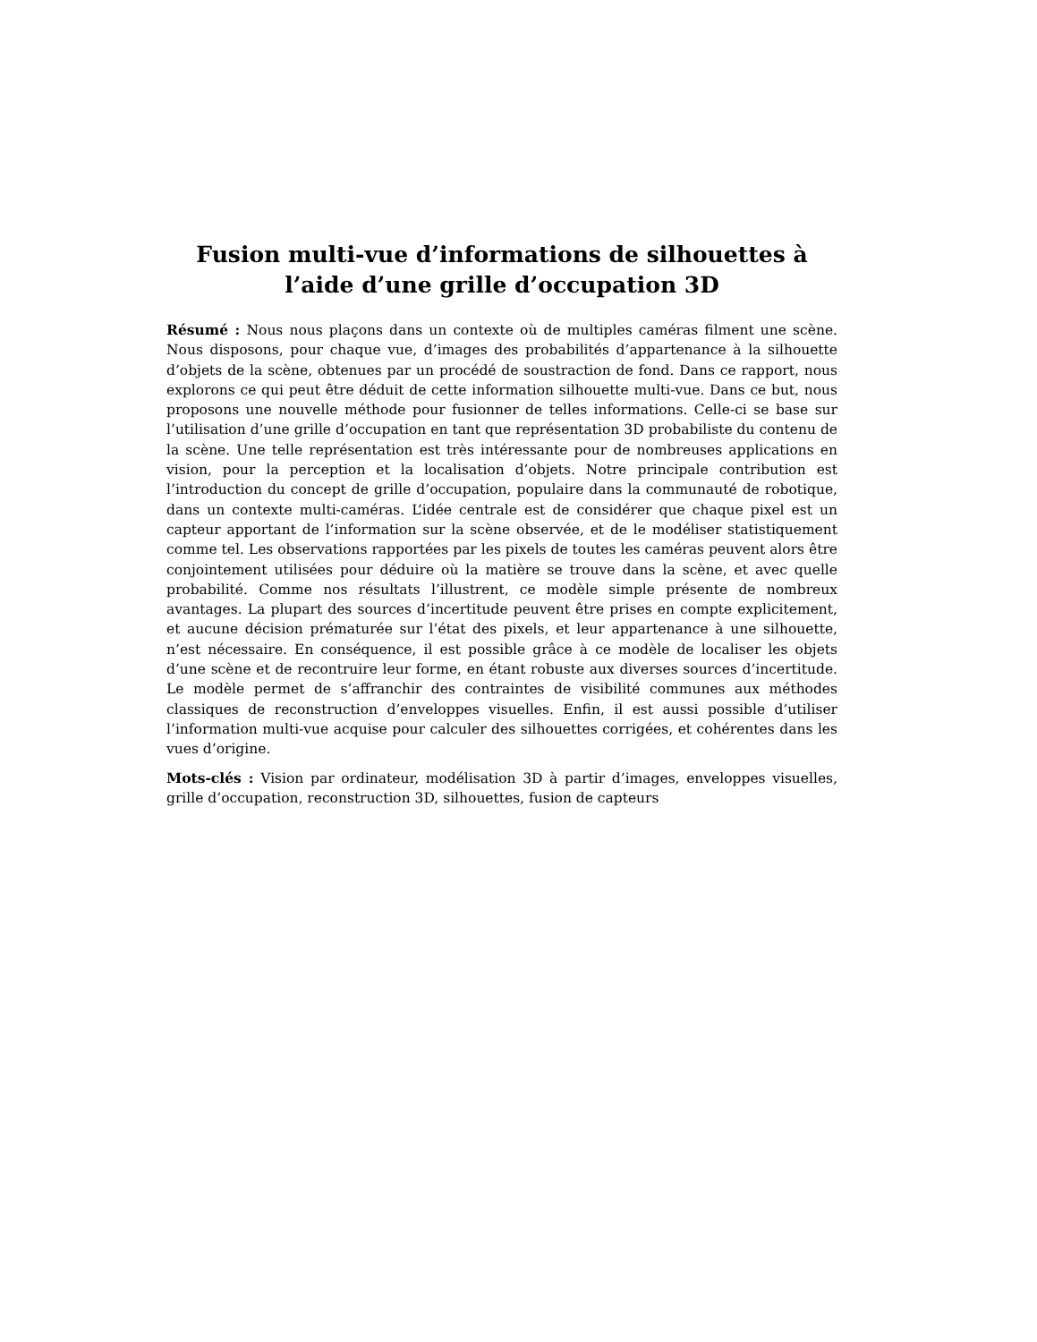Fusion multi-vue d’informations de silhouettes à l’aide d’une grille d’occupation 3D
Résumé : Nous nous plaçons dans un contexte où de multiples caméras filment une scène. Nous disposons, pour chaque vue, d’images des probabilités d’appartenance à la silhouette d’objets de la scène, obtenues par un procédé de soustraction de fond. Dans ce rapport, nous explorons ce qui peut être déduit de cette information silhouette multi-vue. Dans ce but, nous proposons une nouvelle méthode pour fusionner de telles informations. Celle-ci se base sur l’utilisation d’une grille d’occupation en tant que représentation 3D probabiliste du contenu de la scène. Une telle représentation est très intéressante pour de nombreuses applications en vision, pour la perception et la localisation d’objets. Notre principale contribution est l’introduction du concept de grille d’occupation, populaire dans la communauté de robotique, dans un contexte multi-caméras. L’idée centrale est de considérer que chaque pixel est un capteur apportant de l’information sur la scène observée, et de le modéliser statistiquement comme tel. Les observations rapportées par les pixels de toutes les caméras peuvent alors être conjointement utilisées pour déduire où la matière se trouve dans la scène, et avec quelle probabilité. Comme nos résultats l’illustrent, ce modèle simple présente de nombreux avantages. La plupart des sources d’incertitude peuvent être prises en compte explicitement, et aucune décision prématurée sur l’état des pixels, et leur appartenance à une silhouette, n’est nécessaire. En conséquence, il est possible grâce à ce modèle de localiser les objets d’une scène et de recontruire leur forme, en étant robuste aux diverses sources d’incertitude. Le modèle permet de s’affranchir des contraintes de visibilité communes aux méthodes classiques de reconstruction d’enveloppes visuelles. Enfin, il est aussi possible d’utiliser l’information multi-vue acquise pour calculer des silhouettes corrigées, et cohérentes dans les vues d’origine.
Mots-clés : Vision par ordinateur, modélisation 3D à partir d’images, enveloppes visuelles, grille d’occupation, reconstruction 3D, silhouettes, fusion de capteurs